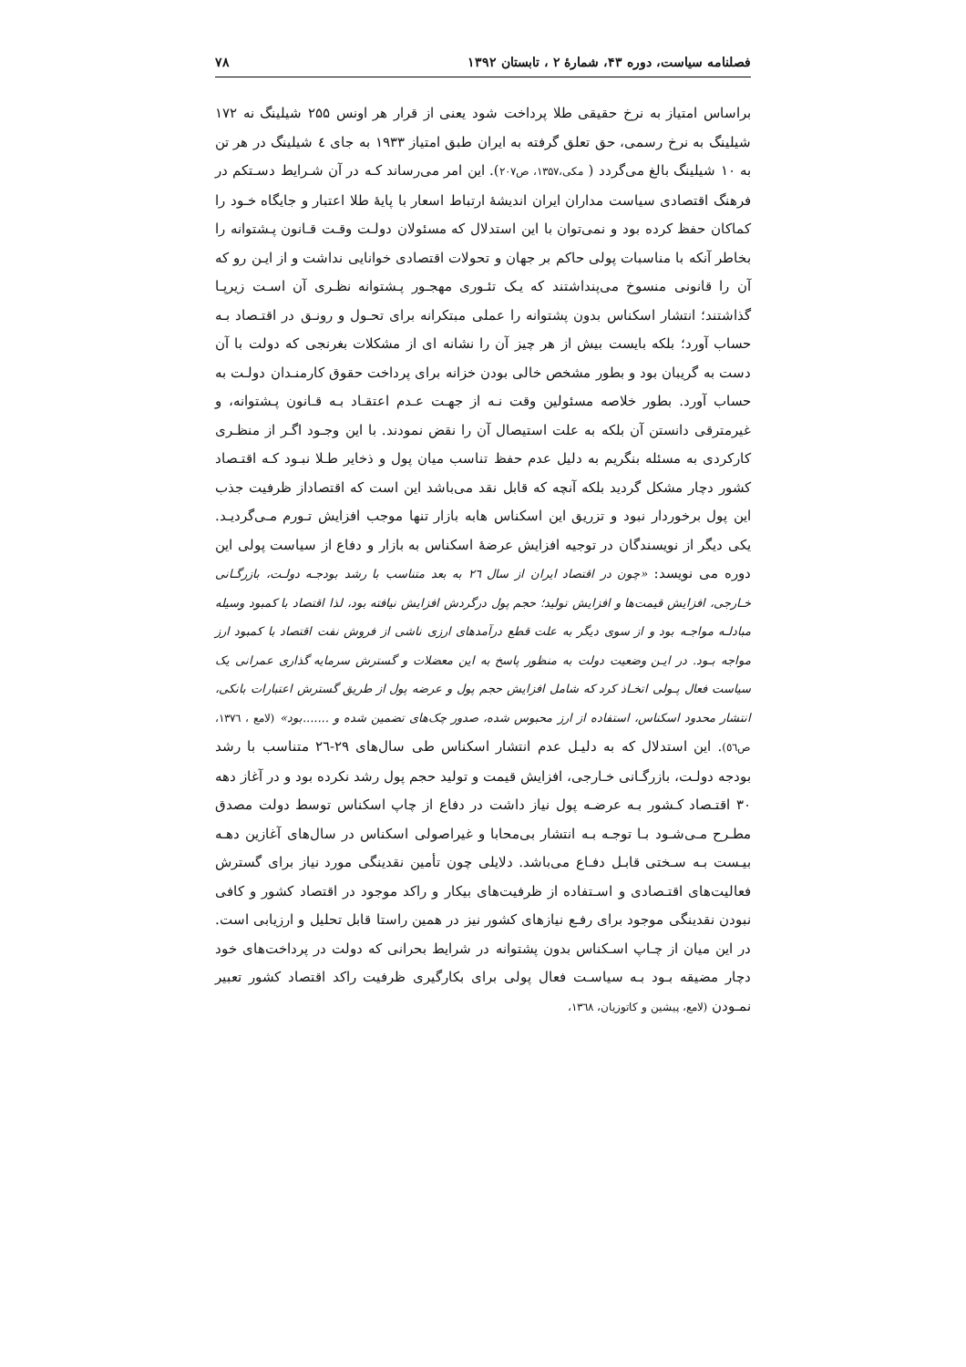فصلنامه سیاست، دوره ۴۳، شمارهٔ ۲ ، تابستان ۱۳۹۲ ۷۸
براساس امتیاز به نرخ حقیقی طلا پرداخت شود یعنی از قرار هر اونس ۲۵۵ شیلینگ نه ۱۷۲ شیلینگ به نرخ رسمی، حق تعلق گرفته به ایران طبق امتیاز ۱۹۳۳ به جای ٤ شیلینگ در هر تن به ۱۰ شیلینگ بالغ می‌گردد ( مکی،۱۳۵۷، ص۲۰۷). این امر می‌رساند کـه در آن شـرایط دسـتکم در فرهنگ اقتصادی سیاست مداران ایران اندیشهٔ ارتباط اسعار با پایهٔ طلا اعتبار و جایگاه خـود را کماکان حفظ کرده بود و نمی‌توان با این استدلال که مسئولان دولـت وقـت قـانون پـشتوانه را بخاطر آنکه با مناسبات پولی حاکم بر جهان و تحولات اقتصادی خوانایی نداشت و از ایـن رو که آن را قانونی منسوخ می‌پنداشتند که یـک تئـوری مهجـور پـشتوانه نظـری آن اسـت زیرپـا گذاشتند؛ انتشار اسکناس بدون پشتوانه را عملی مبتکرانه برای تحـول و رونـق در اقتـصاد بـه حساب آورد؛ بلکه بایست بیش از هر چیز آن را نشانه ای از مشکلات بغرنجی که دولت با آن دست به گریبان بود و بطور مشخص خالی بودن خزانه برای پرداخت حقوق کارمنـدان دولـت به حساب آورد. بطور خلاصه مسئولین وقت نـه از جهـت عـدم اعتقـاد بـه قـانون پـشتوانه، و غیرمترقی دانستن آن بلکه به علت استیصال آن را نقض نمودند. با این وجـود اگـر از منظـری کارکردی به مسئله بنگریم به دلیل عدم حفظ تناسب میان پول و ذخایر طـلا نبـود کـه اقتـصاد کشور دچار مشکل گردید بلکه آنچه که قابل نقد می‌باشد این است که اقتصاداز ظرفیت جذب این پول برخوردار نبود و تزریق این اسکناس هابه بازار تنها موجب افزایش تـورم مـی‌گردیـد. یکی دیگر از نویسندگان در توجیه افزایش عرضهٔ اسکناس به بازار و دفاع از سیاست پولی این دوره می نویسد: «چون در اقتصاد ایران از سال ۲٦ به بعد متناسب با رشد بودجـه دولـت، بازرگـانی خـارجی، افزایش قیمت‌ها و افزایش تولید؛ حجم پول درگردش افزایش نیافته بود، لذا اقتصاد با کمبود وسیله مبادلـه مواجـه بود و از سوی دیگر به علت قطع درآمدهای ارزی ناشی از فروش نفت اقتصاد با کمبود ارز مواجه بـود. در ایـن وضعیت دولت به منظور پاسخ به این معضلات و گسترش سرمایه گذاری عمرانی یک سیاست فعال پـولی اتخـاذ کرد که شامل افزایش حجم پول و عرضه پول از طریق گسترش اعتبارات بانکی، انتشار محدود اسکناس، استفاده از ارز محبوس شده، صدور چک‌های تضمین شده و .......بود» (لامع ، ۱۳۷٦، ص٥٦). این استدلال که به دلیـل عدم انتشار اسکناس طی سال‌های ۲۹-۲٦ متناسب با رشد بودجه دولـت، بازرگـانی خـارجی، افزایش قیمت و تولید حجم پول رشد نکرده بود و در آغاز دهه ۳۰ اقتـصاد کـشور بـه عرضـه پول نیاز داشت در دفاع از چاپ اسکناس توسط دولت مصدق مطـرح مـی‌شـود بـا توجـه بـه انتشار بی‌محابا و غیراصولی اسکناس در سال‌های آغازین دهـه بیـست بـه سـختی قابـل دفـاع می‌باشد. دلایلی چون تأمین نقدینگی مورد نیاز برای گسترش فعالیت‌های اقتـصادی و اسـتفاده از ظرفیت‌های بیکار و راکد موجود در اقتصاد کشور و کافی نبودن نقدینگی موجود برای رفـع نیازهای کشور نیز در همین راستا قابل تحلیل و ارزیابی است. در این میان از چـاپ اسـکناس بدون پشتوانه در شرایط بحرانی که دولت در پرداخت‌های خود دچار مضیقه بـود بـه سیاسـت فعال پولی برای بکارگیری ظرفیت راکد اقتصاد کشور تعبیر نمـودن (لامع، پیشین و کاتوزیان، ۱۳٦۸،